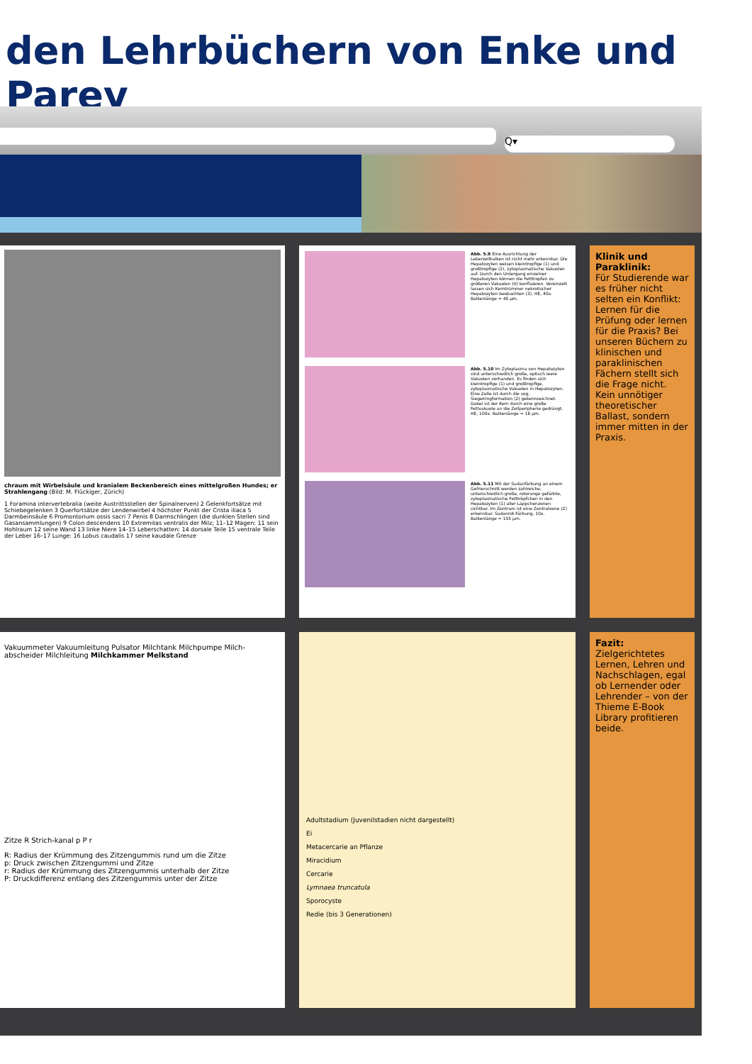den Lehrbüchern von Enke und Parey
Q▾
chraum mit Wirbelsäule und kranialem Beckenbereich eines mittelgroßen Hundes; er Strahlengang (Bild: M. Flückiger, Zürich)
1 Foramina intervertebralia (weite Austrittsstellen der Spinalnerven) 2 Gelenkfortsätze mit Schiebegelenken 3 Querfortsätze der Lendenwirbel 4 höchster Punkt der Crista iliaca 5 Darmbeinsäule 6 Promontorium ossis sacri 7 Penis 8 Darmschlingen (die dunklen Stellen sind Gasansammlungen) 9 Colon descendens 10 Extremitas ventralis der Milz; 11–12 Magen: 11 sein Hohlraum 12 seine Wand 13 linke Niere 14–15 Leberschatten: 14 dorsale Teile 15 ventrale Teile der Leber 16–17 Lunge: 16 Lobus caudalis 17 seine kaudale Grenze
Abb. 5.9 Eine Ausrichtung der Leberzellbalken ist nicht mehr erkennbar. Die Hepatozyten weisen kleintropfige (1) und großtropfige (2), zytoplasmatische Vakuolen auf. Durch den Untergang einzelner Hepatozyten können die Fetttropfen zu größeren Vakuolen (V) konfluieren. Vereinzelt lassen sich Kerntrümmer nekrotischer Hepatozyten beobachten (3). HE, 40x. Balkenlänge = 40 µm.
Abb. 5.10 Im Zytoplasma von Hepatozyten sind unterschiedlich große, optisch leere Vakuolen vorhanden. Es finden sich kleintropfige (1) und großtropfige, zytoplasmatische Vakuolen in Hepatozyten. Eine Zelle ist durch die sog. Siegelringformation (2) gekennzeichnet. Dabei ist der Kern durch eine große Fettvakuole an die Zellperipherie gedrängt. HE, 100x. Balkenlänge = 16 µm.
Abb. 5.11 Mit der Sudanfärbung an einem Gefrierschnitt werden zahlreiche, unterschiedlich große, rotorange gefärbte, zytoplasmatische Fetttröpfchen in den Hepatozyten (1) aller Läppchenzonen sichtbar. Im Zentrum ist eine Zentralvene (Z) erkennbar. Sudanrot-Färbung, 10x. Balkenlänge = 155 µm.
Klinik und Paraklinik:
Für Studierende war es früher nicht selten ein Konflikt: Lernen für die Prüfung oder lernen für die Praxis? Bei unseren Büchern zu klinischen und paraklinischen Fächern stellt sich die Frage nicht. Kein unnötiger theoretischer Ballast, sondern immer mitten in der Praxis.
Vakuummeter Vakuumleitung Pulsator Milchtank Milchpumpe Milch-abscheider Milchleitung Milchkammer Melkstand
Zitze R Strich-kanal p P r
R: Radius der Krümmung des Zitzengummis rund um die Zitze
p: Druck zwischen Zitzengummi und Zitze
r: Radius der Krümmung des Zitzengummis unterhalb der Zitze
P: Druckdifferenz entlang des Zitzengummis unter der Zitze
Adultstadium (Juvenilstadien nicht dargestellt)
Ei
Metacercarie an Pflanze
Miracidium
Cercarie
Lymnaea truncatula
Sporocyste
Redie (bis 3 Generationen)
Fazit:
Zielgerichtetes Lernen, Lehren und Nachschlagen, egal ob Lernender oder Lehrender – von der Thieme E-Book Library profitieren beide.